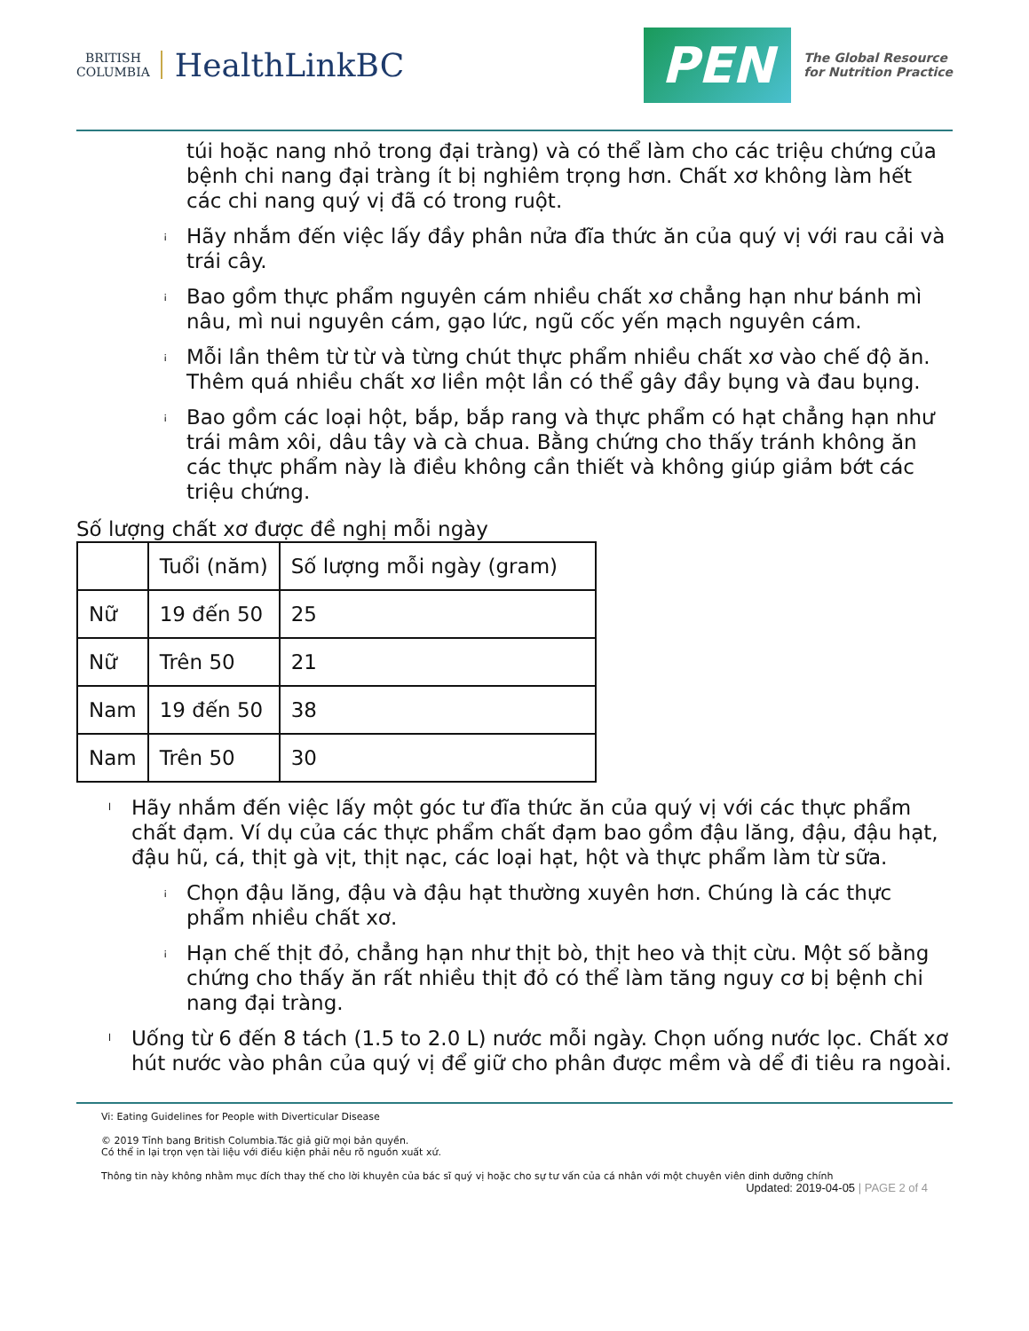BRITISH
COLUMBIA
HealthLinkBC
PEN
The Global Resource
for Nutrition Practice
túi hoặc nang nhỏ trong đại tràng) và có thể làm cho các triệu chứng của bệnh chi nang đại tràng ít bị nghiêm trọng hơn. Chất xơ không làm hết các chi nang quý vị đã có trong ruột.
¡ Hãy nhắm đến việc lấy đầy phân nửa đĩa thức ăn của quý vị với rau cải và trái cây.
¡ Bao gồm thực phẩm nguyên cám nhiều chất xơ chẳng hạn như bánh mì nâu, mì nui nguyên cám, gạo lức, ngũ cốc yến mạch nguyên cám.
¡ Mỗi lần thêm từ từ và từng chút thực phẩm nhiều chất xơ vào chế độ ăn. Thêm quá nhiều chất xơ liền một lần có thể gây đầy bụng và đau bụng.
¡ Bao gồm các loại hột, bắp, bắp rang và thực phẩm có hạt chẳng hạn như trái mâm xôi, dâu tây và cà chua. Bằng chứng cho thấy tránh không ăn các thực phẩm này là điều không cần thiết và không giúp giảm bớt các triệu chứng.
Số lượng chất xơ được đề nghị mỗi ngày
| | Tuổi (năm) | Số lượng mỗi ngày (gram) |
| --- | --- | --- |
| Nữ | 19 đến 50 | 25 |
| Nữ | Trên 50 | 21 |
| Nam | 19 đến 50 | 38 |
| Nam | Trên 50 | 30 |
l Hãy nhắm đến việc lấy một góc tư đĩa thức ăn của quý vị với các thực phẩm chất đạm. Ví dụ của các thực phẩm chất đạm bao gồm đậu lăng, đậu, đậu hạt, đậu hũ, cá, thịt gà vịt, thịt nạc, các loại hạt, hột và thực phẩm làm từ sữa.
¡ Chọn đậu lăng, đậu và đậu hạt thường xuyên hơn. Chúng là các thực phẩm nhiều chất xơ.
¡ Hạn chế thịt đỏ, chẳng hạn như thịt bò, thịt heo và thịt cừu. Một số bằng chứng cho thấy ăn rất nhiều thịt đỏ có thể làm tăng nguy cơ bị bệnh chi nang đại tràng.
l Uống từ 6 đến 8 tách (1.5 to 2.0 L) nước mỗi ngày. Chọn uống nước lọc. Chất xơ hút nước vào phân của quý vị để giữ cho phân được mềm và dể đi tiêu ra ngoài.
Vi: Eating Guidelines for People with Diverticular Disease
© 2019 Tỉnh bang British Columbia.Tác giả giữ mọi bản quyền.
Có thể in lại trọn vẹn tài liệu với điều kiện phải nêu rõ nguồn xuất xứ.
Thông tin này không nhằm mục đích thay thế cho lời khuyên của bác sĩ quý vị hoặc cho sự tư vấn của cá nhân với một chuyên viên dinh dưỡng chính
Updated: 2019-04-05 | PAGE 2 of 4